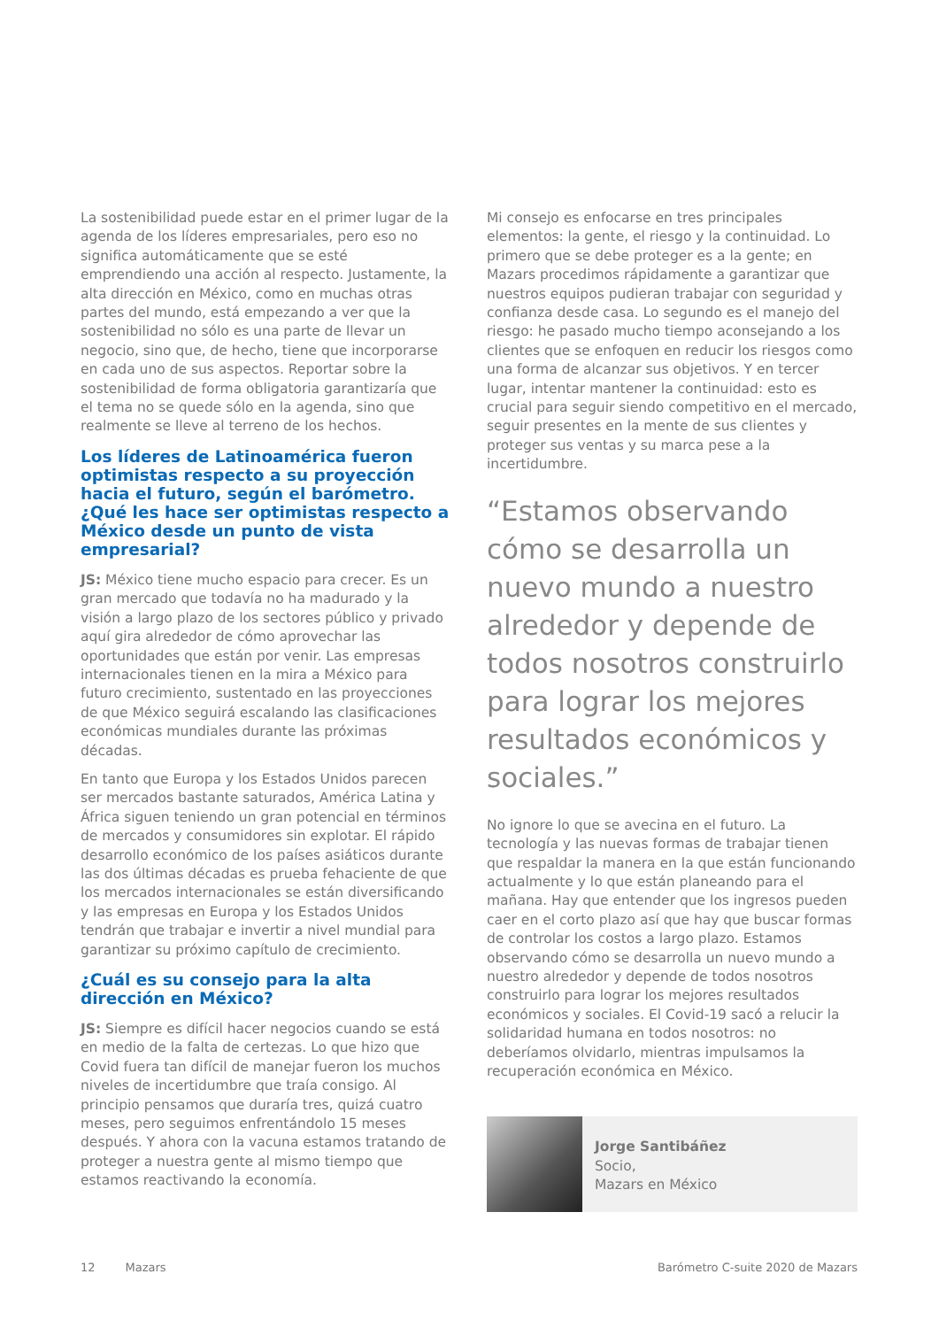La sostenibilidad puede estar en el primer lugar de la agenda de los líderes empresariales, pero eso no significa automáticamente que se esté emprendiendo una acción al respecto. Justamente, la alta dirección en México, como en muchas otras partes del mundo, está empezando a ver que la sostenibilidad no sólo es una parte de llevar un negocio, sino que, de hecho, tiene que incorporarse en cada uno de sus aspectos. Reportar sobre la sostenibilidad de forma obligatoria garantizaría que el tema no se quede sólo en la agenda, sino que realmente se lleve al terreno de los hechos.
Los líderes de Latinoamérica fueron optimistas respecto a su proyección hacia el futuro, según el barómetro. ¿Qué les hace ser optimistas respecto a México desde un punto de vista empresarial?
JS: México tiene mucho espacio para crecer. Es un gran mercado que todavía no ha madurado y la visión a largo plazo de los sectores público y privado aquí gira alrededor de cómo aprovechar las oportunidades que están por venir. Las empresas internacionales tienen en la mira a México para futuro crecimiento, sustentado en las proyecciones de que México seguirá escalando las clasificaciones económicas mundiales durante las próximas décadas.
En tanto que Europa y los Estados Unidos parecen ser mercados bastante saturados, América Latina y África siguen teniendo un gran potencial en términos de mercados y consumidores sin explotar. El rápido desarrollo económico de los países asiáticos durante las dos últimas décadas es prueba fehaciente de que los mercados internacionales se están diversificando y las empresas en Europa y los Estados Unidos tendrán que trabajar e invertir a nivel mundial para garantizar su próximo capítulo de crecimiento.
¿Cuál es su consejo para la alta dirección en México?
JS: Siempre es difícil hacer negocios cuando se está en medio de la falta de certezas. Lo que hizo que Covid fuera tan difícil de manejar fueron los muchos niveles de incertidumbre que traía consigo. Al principio pensamos que duraría tres, quizá cuatro meses, pero seguimos enfrentándolo 15 meses después. Y ahora con la vacuna estamos tratando de proteger a nuestra gente al mismo tiempo que estamos reactivando la economía.
Mi consejo es enfocarse en tres principales elementos: la gente, el riesgo y la continuidad. Lo primero que se debe proteger es a la gente; en Mazars procedimos rápidamente a garantizar que nuestros equipos pudieran trabajar con seguridad y confianza desde casa. Lo segundo es el manejo del riesgo: he pasado mucho tiempo aconsejando a los clientes que se enfoquen en reducir los riesgos como una forma de alcanzar sus objetivos. Y en tercer lugar, intentar mantener la continuidad: esto es crucial para seguir siendo competitivo en el mercado, seguir presentes en la mente de sus clientes y proteger sus ventas y su marca pese a la incertidumbre.
“Estamos observando cómo se desarrolla un nuevo mundo a nuestro alrededor y depende de todos nosotros construirlo para lograr los mejores resultados económicos y sociales.”
No ignore lo que se avecina en el futuro. La tecnología y las nuevas formas de trabajar tienen que respaldar la manera en la que están funcionando actualmente y lo que están planeando para el mañana. Hay que entender que los ingresos pueden caer en el corto plazo así que hay que buscar formas de controlar los costos a largo plazo. Estamos observando cómo se desarrolla un nuevo mundo a nuestro alrededor y depende de todos nosotros construirlo para lograr los mejores resultados económicos y sociales. El Covid-19 sacó a relucir la solidaridad humana en todos nosotros: no deberíamos olvidarlo, mientras impulsamos la recuperación económica en México.
Jorge Santibáñez
Socio,
Mazars en México
12 Mazars Barómetro C-suite 2020 de Mazars